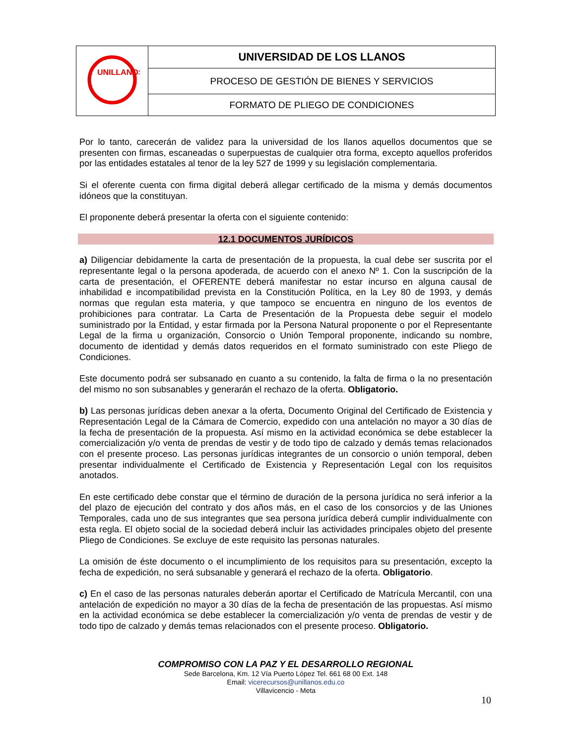| UNILLANOS | UNIVERSIDAD DE LOS LLANOS |
| | PROCESO DE GESTIÓN DE BIENES Y SERVICIOS |
| | FORMATO DE PLIEGO DE CONDICIONES |
Por lo tanto, carecerán de validez para la universidad de los llanos aquellos documentos que se presenten con firmas, escaneadas o superpuestas de cualquier otra forma, excepto aquellos proferidos por las entidades estatales al tenor de la ley 527 de 1999 y su legislación complementaria.
Si el oferente cuenta con firma digital deberá allegar certificado de la misma y demás documentos idóneos que la constituyan.
El proponente deberá presentar la oferta con el siguiente contenido:
12.1 DOCUMENTOS JURÍDICOS
a) Diligenciar debidamente la carta de presentación de la propuesta, la cual debe ser suscrita por el representante legal o la persona apoderada, de acuerdo con el anexo Nº 1. Con la suscripción de la carta de presentación, el OFERENTE deberá manifestar no estar incurso en alguna causal de inhabilidad e incompatibilidad prevista en la Constitución Política, en la Ley 80 de 1993, y demás normas que regulan esta materia, y que tampoco se encuentra en ninguno de los eventos de prohibiciones para contratar. La Carta de Presentación de la Propuesta debe seguir el modelo suministrado por la Entidad, y estar firmada por la Persona Natural proponente o por el Representante Legal de la firma u organización, Consorcio o Unión Temporal proponente, indicando su nombre, documento de identidad y demás datos requeridos en el formato suministrado con este Pliego de Condiciones.
Este documento podrá ser subsanado en cuanto a su contenido, la falta de firma o la no presentación del mismo no son subsanables y generarán el rechazo de la oferta. Obligatorio.
b) Las personas jurídicas deben anexar a la oferta, Documento Original del Certificado de Existencia y Representación Legal de la Cámara de Comercio, expedido con una antelación no mayor a 30 días de la fecha de presentación de la propuesta. Así mismo en la actividad económica se debe establecer la comercialización y/o venta de prendas de vestir y de todo tipo de calzado y demás temas relacionados con el presente proceso. Las personas jurídicas integrantes de un consorcio o unión temporal, deben presentar individualmente el Certificado de Existencia y Representación Legal con los requisitos anotados.
En este certificado debe constar que el término de duración de la persona jurídica no será inferior a la del plazo de ejecución del contrato y dos años más, en el caso de los consorcios y de las Uniones Temporales, cada uno de sus integrantes que sea persona jurídica deberá cumplir individualmente con esta regla. El objeto social de la sociedad deberá incluir las actividades principales objeto del presente Pliego de Condiciones. Se excluye de este requisito las personas naturales.
La omisión de éste documento o el incumplimiento de los requisitos para su presentación, excepto la fecha de expedición, no será subsanable y generará el rechazo de la oferta. Obligatorio.
c) En el caso de las personas naturales deberán aportar el Certificado de Matrícula Mercantil, con una antelación de expedición no mayor a 30 días de la fecha de presentación de las propuestas. Así mismo en la actividad económica se debe establecer la comercialización y/o venta de prendas de vestir y de todo tipo de calzado y demás temas relacionados con el presente proceso. Obligatorio.
COMPROMISO CON LA PAZ Y EL DESARROLLO REGIONAL
Sede Barcelona, Km. 12 Vía Puerto López Tel. 661 68 00 Ext. 148
Email: vicerecursos@unillanos.edu.co
Villavicencio - Meta
10